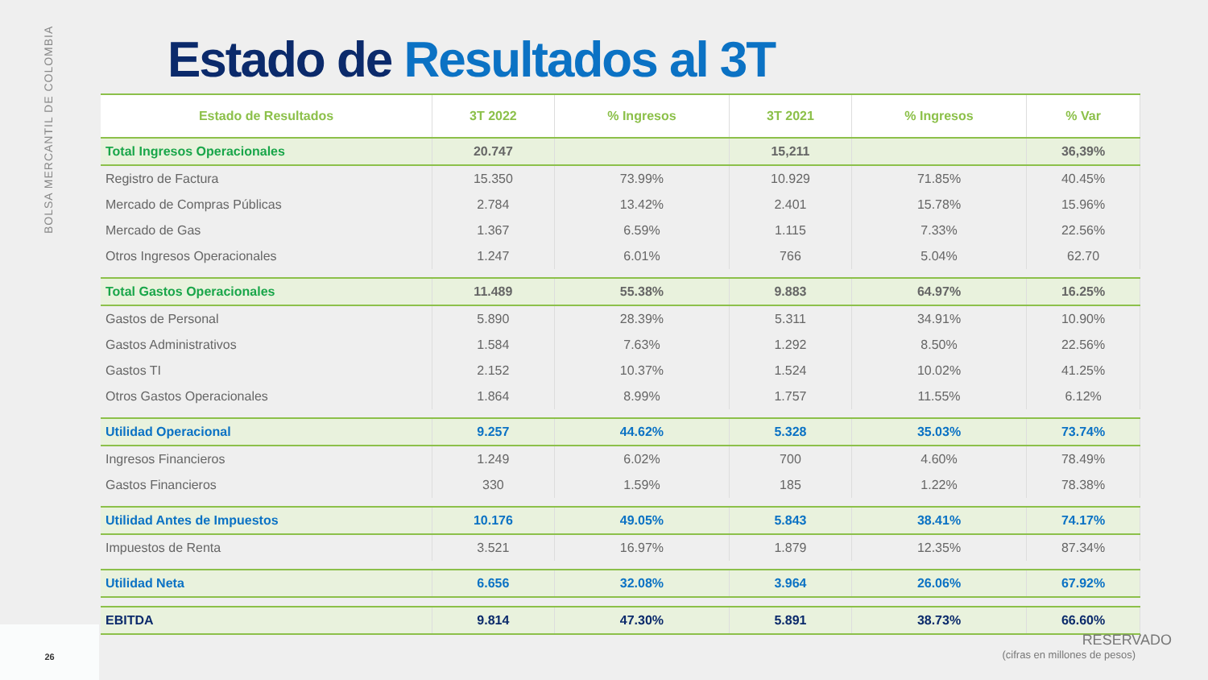BOLSA MERCANTIL DE COLOMBIA
Estado de Resultados al 3T
| Estado de Resultados | 3T 2022 | % Ingresos | 3T 2021 | % Ingresos | % Var |
| --- | --- | --- | --- | --- | --- |
| Total Ingresos Operacionales | 20.747 | | 15,211 | | 36,39% |
| Registro de Factura | 15.350 | 73.99% | 10.929 | 71.85% | 40.45% |
| Mercado de Compras Públicas | 2.784 | 13.42% | 2.401 | 15.78% | 15.96% |
| Mercado de Gas | 1.367 | 6.59% | 1.115 | 7.33% | 22.56% |
| Otros Ingresos Operacionales | 1.247 | 6.01% | 766 | 5.04% | 62.70 |
| Total Gastos Operacionales | 11.489 | 55.38% | 9.883 | 64.97% | 16.25% |
| Gastos de Personal | 5.890 | 28.39% | 5.311 | 34.91% | 10.90% |
| Gastos Administrativos | 1.584 | 7.63% | 1.292 | 8.50% | 22.56% |
| Gastos TI | 2.152 | 10.37% | 1.524 | 10.02% | 41.25% |
| Otros Gastos Operacionales | 1.864 | 8.99% | 1.757 | 11.55% | 6.12% |
| Utilidad Operacional | 9.257 | 44.62% | 5.328 | 35.03% | 73.74% |
| Ingresos Financieros | 1.249 | 6.02% | 700 | 4.60% | 78.49% |
| Gastos Financieros | 330 | 1.59% | 185 | 1.22% | 78.38% |
| Utilidad Antes de Impuestos | 10.176 | 49.05% | 5.843 | 38.41% | 74.17% |
| Impuestos de Renta | 3.521 | 16.97% | 1.879 | 12.35% | 87.34% |
| Utilidad Neta | 6.656 | 32.08% | 3.964 | 26.06% | 67.92% |
| EBITDA | 9.814 | 47.30% | 5.891 | 38.73% | 66.60% |
RESERVADO
(cifras en millones de pesos)
26